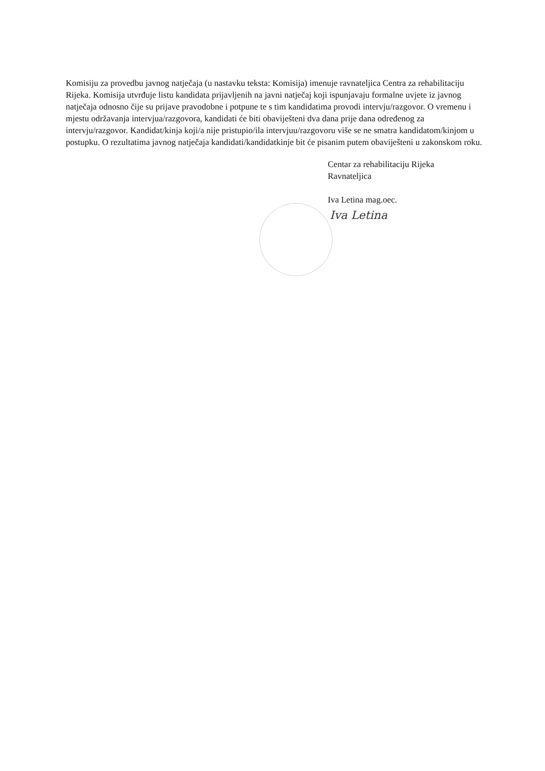Komisiju za provedbu javnog natječaja (u nastavku teksta: Komisija) imenuje ravnateljica Centra za rehabilitaciju Rijeka. Komisija utvrđuje listu kandidata prijavljenih na javni natječaj koji ispunjavaju formalne uvjete iz javnog natječaja odnosno čije su prijave pravodobne i potpune te s tim kandidatima provodi intervju/razgovor. O vremenu i mjestu održavanja intervjua/razgovora, kandidati će biti obaviješteni dva dana prije dana određenog za intervju/razgovor. Kandidat/kinja koji/a nije pristupio/ila intervjuu/razgovoru više se ne smatra kandidatom/kinjom u postupku. O rezultatima javnog natječaja kandidati/kandidatkinje bit će pisanim putem obaviješteni u zakonskom roku.
Centar za rehabilitaciju Rijeka
Ravnateljica
Iva Letina mag.oec.
Iva Letina